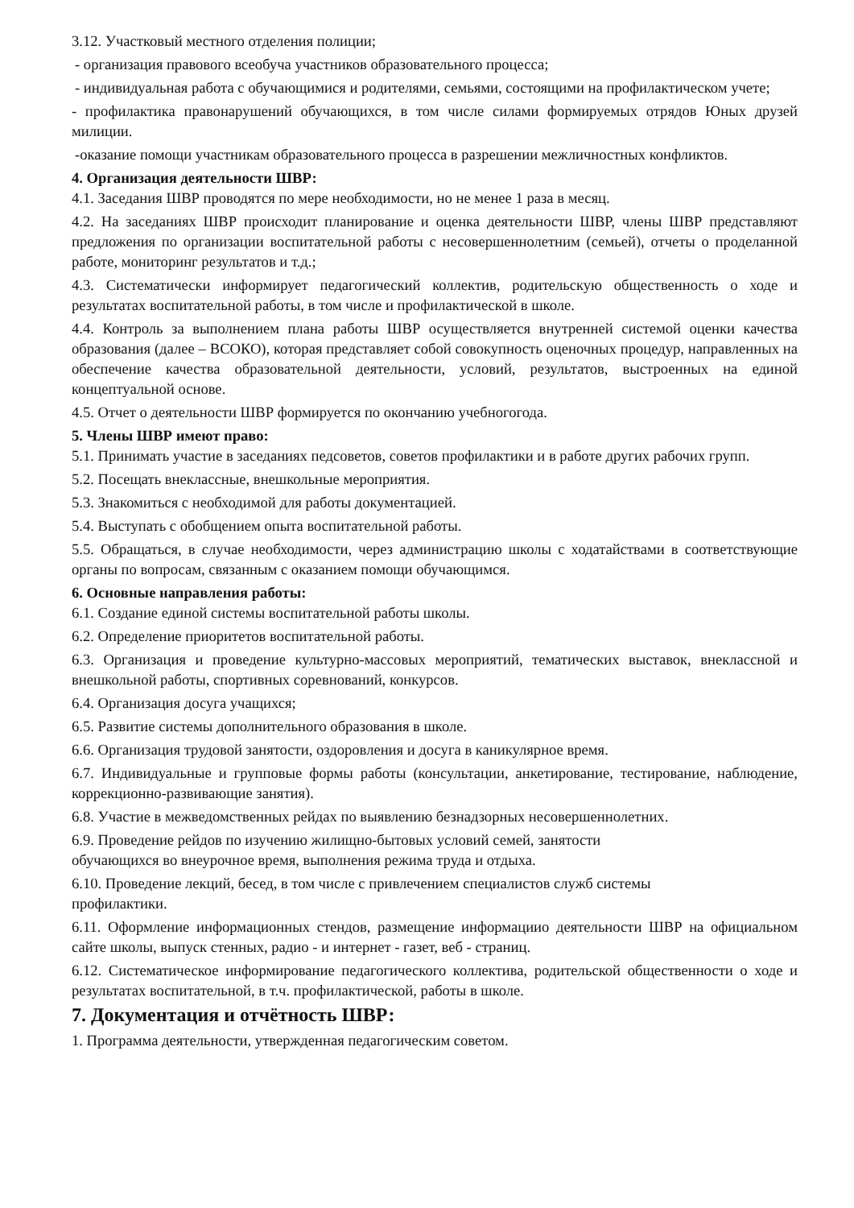3.12. Участковый местного отделения полиции;
- организация правового всеобуча участников образовательного процесса;
- индивидуальная работа с обучающимися и родителями, семьями, состоящими на профилактическом учете;
- профилактика правонарушений обучающихся, в том числе силами формируемых отрядов Юных друзей милиции.
-оказание помощи участникам образовательного процесса в разрешении межличностных конфликтов.
4. Организация деятельности ШВР:
4.1. Заседания ШВР проводятся по мере необходимости, но не менее 1 раза в месяц.
4.2. На заседаниях ШВР происходит планирование и оценка деятельности ШВР, члены ШВР представляют предложения по организации воспитательной работы с несовершеннолетним (семьей), отчеты о проделанной работе, мониторинг результатов и т.д.;
4.3. Систематически информирует педагогический коллектив, родительскую общественность о ходе и результатах воспитательной работы, в том числе и профилактической в школе.
4.4. Контроль за выполнением плана работы ШВР осуществляется внутренней системой оценки качества образования (далее – ВСОКО), которая представляет собой совокупность оценочных процедур, направленных на обеспечение качества образовательной деятельности, условий, результатов, выстроенных на единой концептуальной основе.
4.5. Отчет о деятельности ШВР формируется по окончанию учебногогода.
5. Члены ШВР имеют право:
5.1. Принимать участие в заседаниях педсоветов, советов профилактики и в работе других рабочих групп.
5.2. Посещать внеклассные, внешкольные мероприятия.
5.3. Знакомиться с необходимой для работы документацией.
5.4. Выступать с обобщением опыта воспитательной работы.
5.5. Обращаться, в случае необходимости, через администрацию школы с ходатайствами в соответствующие органы по вопросам, связанным с оказанием помощи обучающимся.
6. Основные направления работы:
6.1. Создание единой системы воспитательной работы школы.
6.2. Определение приоритетов воспитательной работы.
6.3. Организация и проведение культурно-массовых мероприятий, тематических выставок, внеклассной и внешкольной работы, спортивных соревнований, конкурсов.
6.4. Организация досуга учащихся;
6.5. Развитие системы дополнительного образования в школе.
6.6. Организация трудовой занятости, оздоровления и досуга в каникулярное время.
6.7. Индивидуальные и групповые формы работы (консультации, анкетирование, тестирование, наблюдение, коррекционно-развивающие занятия).
6.8. Участие в межведомственных рейдах по выявлению безнадзорных несовершеннолетних.
6.9. Проведение рейдов по изучению жилищно-бытовых условий семей, занятости
обучающихся во внеурочное время, выполнения режима труда и отдыха.
6.10. Проведение лекций, бесед, в том числе с привлечением специалистов служб системы
профилактики.
6.11. Оформление информационных стендов, размещение информациио деятельности ШВР на официальном сайте школы, выпуск стенных, радио - и интернет - газет, веб - страниц.
6.12. Систематическое информирование педагогического коллектива, родительской общественности о ходе и результатах воспитательной, в т.ч. профилактической, работы в школе.
7. Документация и отчётность ШВР:
1. Программа деятельности, утвержденная педагогическим советом.